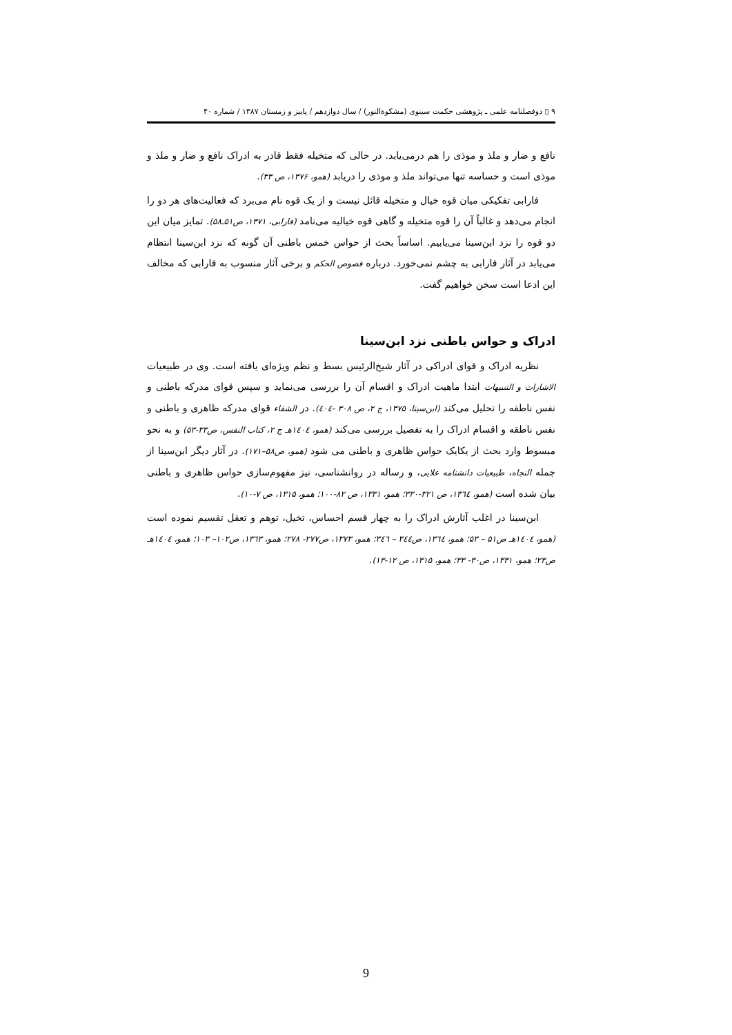۹ ▯ دوفصلنامه علمی ـ پژوهشی حکمت سینوی (مشکوةالنور) / سال دوازدهم / پاییز و زمستان ۱۳۸۷ / شماره ۴۰
نافع و ضار و ملذ و موذی را هم درمی‌یابد. در حالی که متخیله فقط قادر به ادراک نافع و ضار و ملذ و موذی است و حساسه تنها می‌تواند ملذ و موذی را دریابد (همو، ۱۳۷۶، ص ۳۳).
فارابی تفکیکی میان قوه خیال و متخیله قائل نیست و از یک قوه نام می‌برد که فعالیت‌های هر دو را انجام می‌دهد و غالباً آن را قوه متخیله و گاهی قوه خیالیه می‌نامد (فارابی، ۱۳۷۱، ص۵۱ـ۵۸). تمایز میان این دو قوه را نزد ابن‌سینا می‌یابیم. اساساً بحث از حواس خمس باطنی آن گونه که نزد ابن‌سینا انتظام می‌یابد در آثار فارابی به چشم نمی‌خورد. درباره فصوص الحکم و برخی آثار منسوب به فارابی که مخالف این ادعا است سخن خواهیم گفت.
ادراک و حواس باطنی نزد ابن‌سینا
نظریه ادراک و قوای ادراکی در آثار شیخ‌الرئیس بسط و نظم ویژه‌ای یافته است. وی در طبیعیات الاشارات و التنبیهات ابتدا ماهیت ادراک و اقسام آن را بررسی می‌نماید و سپس قوای مدرکه باطنی و نفس ناطقه را تحلیل می‌کند (ابن‌سینا، ۱۳۷۵، ج ۲، ص ۳۰۸ -٤٠٤). در الشفاء قوای مدرکه ظاهری و باطنی و نفس ناطقه و اقسام ادراک را به تفصیل بررسی می‌کند (همو، ١٤٠٤هـ ج ۲، کتاب النفس، ص۳۳-۵۳) و به نحو مبسوط وارد بحث از یکایک حواس ظاهری و باطنی می شود (همو، ص۵۸–۱۷۱). در آثار دیگر ابن‌سینا از جمله النجاه، طبیعیات دانشنامه علایی، و رساله در روانشناسی، نیز مفهوم‌سازی حواس ظاهری و باطنی بیان شده است (همو، ۱۳٦٤، ص ۳۲۱-۳۳۰؛ همو، ۱۳۳۱، ص ۸۲-۱۰۰؛ همو، ۱۳۱۵، ص ۷-۱۰).
ابن‌سینا در اغلب آثارش ادراک را به چهار قسم احساس، تخیل، توهم و تعقل تقسیم نموده است (همو، ١٤٠٤هـ ص۵۱ – ۵۳؛ همو، ۱۳٦٤، ص۳٤٤ – ۳٤٦؛ همو، ۱۳۷۳، ص۲۷۷- ۲۷۸؛ همو، ۱۳٦۳، ص۱۰۲– ۱۰۳؛ همو، ١٤٠٤هـ ص۲۳؛ همو، ۱۳۳۱، ص۳۰- ۳۳؛ همو، ۱۳۱۵، ص ۱۲-۱۳).
9